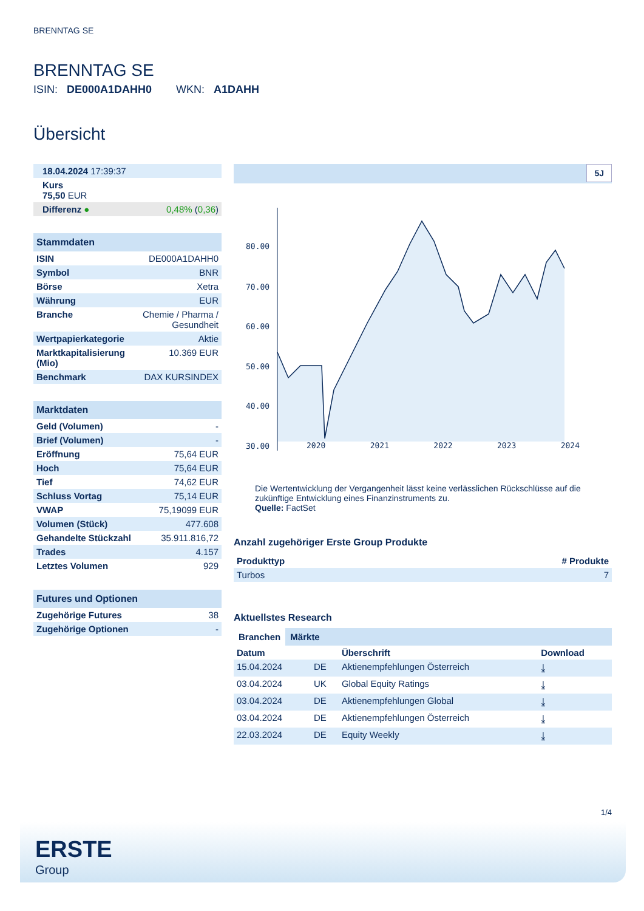BRENNTAG SE
BRENNTAG SE
ISIN: DE000A1DAHH0 WKN: A1DAHH
Übersicht
| 18.04.2024 17:39:37 | |
| Kurs 75,50 EUR | |
| Differenz ● | 0,48% ( 0,36 ) |
Stammdaten
| ISIN | DE000A1DAHH0 |
| Symbol | BNR |
| Börse | Xetra |
| Währung | EUR |
| Branche | Chemie / Pharma / Gesundheit |
| Wertpapierkategorie | Aktie |
| Marktkapitalisierung (Mio) | 10.369 EUR |
| Benchmark | DAX KURSINDEX |
Marktdaten
| Geld (Volumen) | - |
| Brief (Volumen) | - |
| Eröffnung | 75,64 EUR |
| Hoch | 75,64 EUR |
| Tief | 74,62 EUR |
| Schluss Vortag | 75,14 EUR |
| VWAP | 75,19099 EUR |
| Volumen (Stück) | 477.608 |
| Gehandelte Stückzahl | 35.911.816,72 |
| Trades | 4.157 |
| Letztes Volumen | 929 |
Futures und Optionen
| Zugehörige Futures | 38 |
| Zugehörige Optionen | - |
5J
80.00
70.00
60.00
50.00
40.00
30.00
2020 2021 2022 2023 2024
Die Wertentwicklung der Vergangenheit lässt keine verlässlichen Rückschlüsse auf die zukünftige Entwicklung eines Finanzinstruments zu.
Quelle: FactSet
Anzahl zugehöriger Erste Group Produkte
| Produkttyp | # Produkte |
| --- | --- |
| Turbos | 7 |
Aktuellstes Research
Branchen Märkte
| Datum | | Überschrift | Download |
| --- | --- | --- | --- |
| 15.04.2024 | DE | Aktienempfehlungen Österreich | ⤓ |
| 03.04.2024 | UK | Global Equity Ratings | ⤓ |
| 03.04.2024 | DE | Aktienempfehlungen Global | ⤓ |
| 03.04.2024 | DE | Aktienempfehlungen Österreich | ⤓ |
| 22.03.2024 | DE | Equity Weekly | ⤓ |
1/4
ERSTE
Group